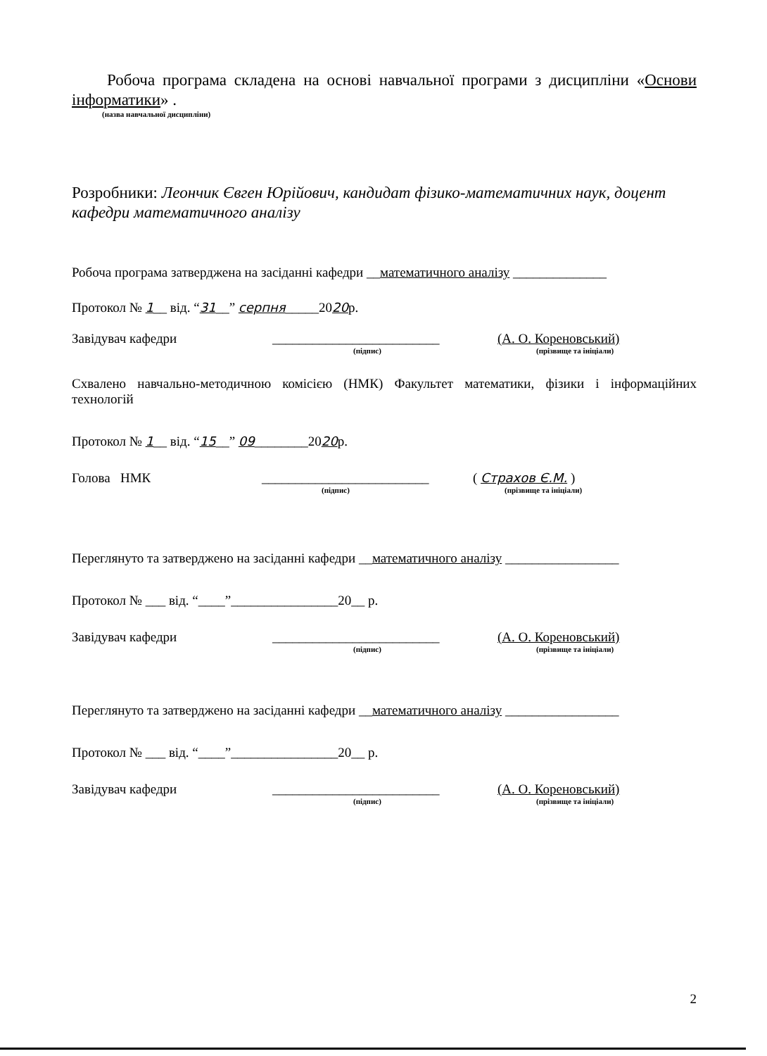Робоча програма складена на основі навчальної програми з дисципліни «Основи інформатики» .
(назва навчальної дисципліни)
Розробники: Леончик Євген Юрійович, кандидат фізико-математичних наук, доцент кафедри математичного аналізу
Робоча програма затверджена на засіданні кафедри __математичного аналізу ______________
Протокол № 1__ від. “31__” серпня_____2020р.
Завідувач кафедри _________________________ (А. О. Кореновський)
(підпис) (прізвище та ініціали)
Схвалено навчально-методичною комісією (НМК) Факультет математики, фізики і інформаційних технологій
Протокол № 1__ від. “15__” 09________2020р.
Голова НМК _________________________ ( Страхов Є.М. )
(підпис) (прізвище та ініціали)
Переглянуто та затверджено на засіданні кафедри __математичного аналізу _________________
Протокол № ___ від. “____”________________20__ р.
Завідувач кафедри _________________________ (А. О. Кореновський)
(підпис) (прізвище та ініціали)
Переглянуто та затверджено на засіданні кафедри __математичного аналізу _________________
Протокол № ___ від. “____”________________20__ р.
Завідувач кафедри _________________________ (А. О. Кореновський)
(підпис) (прізвище та ініціали)
2